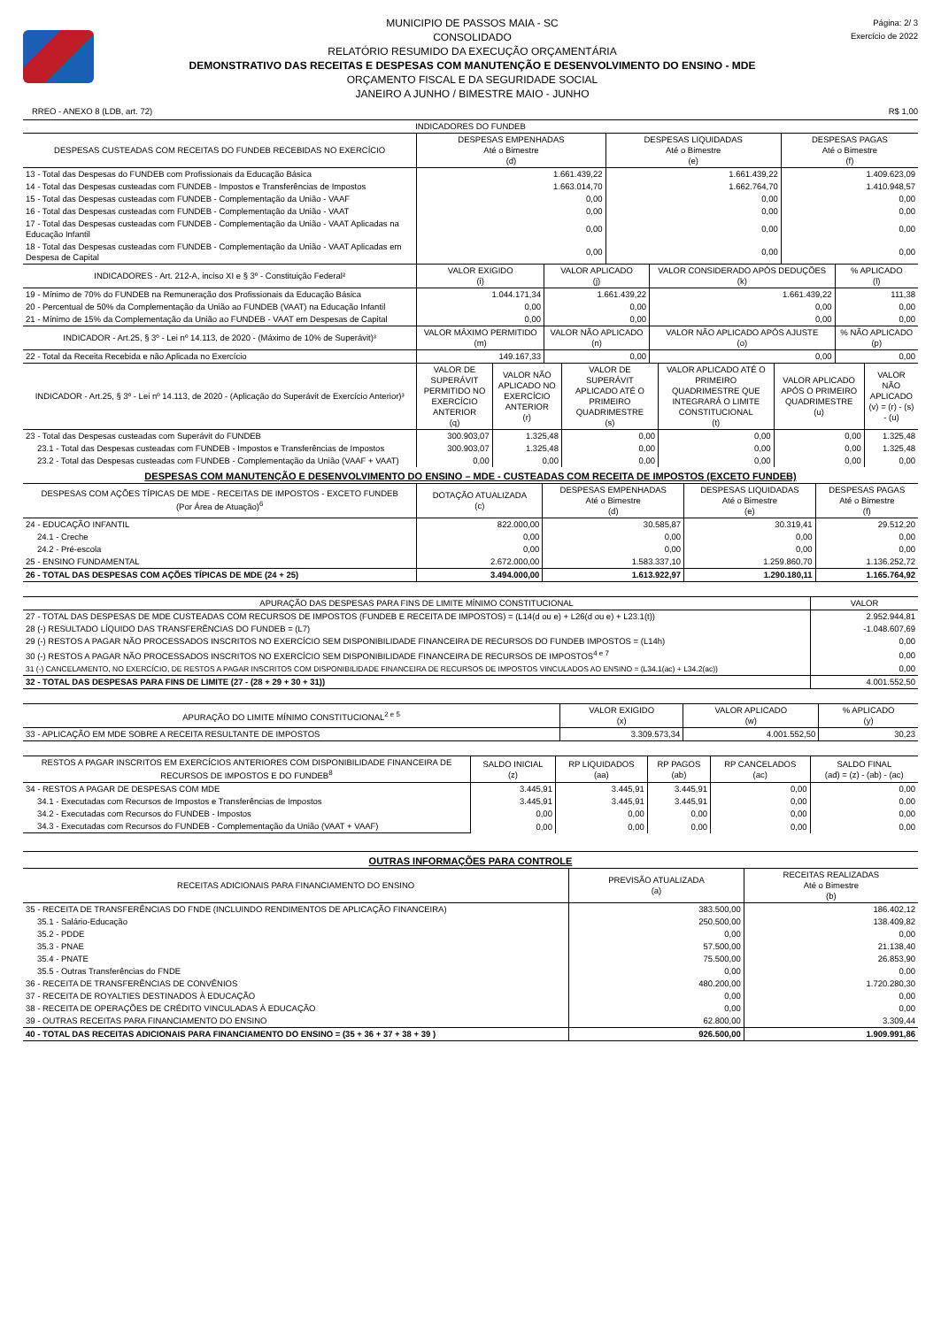MUNICIPIO DE PASSOS MAIA - SC
CONSOLIDADO
RELATÓRIO RESUMIDO DA EXECUÇÃO ORÇAMENTÁRIA
DEMONSTRATIVO DAS RECEITAS E DESPESAS COM MANUTENÇÃO E DESENVOLVIMENTO DO ENSINO - MDE
ORÇAMENTO FISCAL E DA SEGURIDADE SOCIAL
JANEIRO A JUNHO / BIMESTRE MAIO - JUNHO
Página: 2/ 3
Exercício de 2022
RREO - ANEXO 8 (LDB, art. 72) R$ 1,00
| INDICADORES DO FUNDEB | | | |
| --- | --- | --- | --- |
| DESPESAS CUSTEADAS COM RECEITAS DO FUNDEB RECEBIDAS NO EXERCÍCIO | DESPESAS EMPENHADAS Até o Bimestre (d) | DESPESAS LIQUIDADAS Até o Bimestre (e) | DESPESAS PAGAS Até o Bimestre (f) |
| 13 - Total das Despesas do FUNDEB com Profissionais da Educação Básica | 1.661.439,22 | 1.661.439,22 | 1.409.623,09 |
| 14 - Total das Despesas custeadas com FUNDEB - Impostos e Transferências de Impostos | 1.663.014,70 | 1.662.764,70 | 1.410.948,57 |
| 15 - Total das Despesas custeadas com FUNDEB - Complementação da União - VAAF | 0,00 | 0,00 | 0,00 |
| 16 - Total das Despesas custeadas com FUNDEB - Complementação da União - VAAT | 0,00 | 0,00 | 0,00 |
| 17 - Total das Despesas custeadas com FUNDEB - Complementação da União - VAAT Aplicadas na Educação Infantil | 0,00 | 0,00 | 0,00 |
| 18 - Total das Despesas custeadas com FUNDEB - Complementação da União - VAAT Aplicadas em Despesa de Capital | 0,00 | 0,00 | 0,00 |
| INDICADORES - Art. 212-A, inciso XI e § 3º - Constituição Federal² | VALOR EXIGIDO (i) | VALOR APLICADO (j) | VALOR CONSIDERADO APÓS DEDUÇÕES (k) | % APLICADO (l) |
| --- | --- | --- | --- | --- |
| 19 - Mínimo de 70% do FUNDEB na Remuneração dos Profissionais da Educação Básica | 1.044.171,34 | 1.661.439,22 | 1.661.439,22 | 111,38 |
| 20 - Percentual de 50% da Complementação da União ao FUNDEB (VAAT) na Educação Infantil | 0,00 | 0,00 | 0,00 | 0,00 |
| 21 - Mínimo de 15% da Complementação da União ao FUNDEB - VAAT em Despesas de Capital | 0,00 | 0,00 | 0,00 | 0,00 |
| INDICADOR - Art.25, § 3º - Lei nº 14.113, de 2020 - (Máximo de 10% de Superávit)³ | VALOR MÁXIMO PERMITIDO (m) | VALOR NÃO APLICADO (n) | VALOR NÃO APLICADO APÓS AJUSTE (o) | % NÃO APLICADO (p) |
| 22 - Total da Receita Recebida e não Aplicada no Exercício | 149.167,33 | 0,00 | 0,00 | 0,00 |
| INDICADOR - Art.25, § 3º - Lei nº 14.113, de 2020 - (Aplicação do Superávit de Exercício Anterior)³ | VALOR DE SUPERÁVIT PERMITIDO NO EXERCÍCIO ANTERIOR (q) | VALOR NÃO APLICADO NO EXERCÍCIO ANTERIOR (r) | VALOR DE SUPERÁVIT APLICADO ATÉ O PRIMEIRO QUADRIMESTRE (s) | VALOR APLICADO ATÉ O PRIMEIRO QUADRIMESTRE QUE INTEGRARÁ O LIMITE CONSTITUCIONAL (t) | VALOR APLICADO APÓS O PRIMEIRO QUADRIMESTRE (u) | VALOR NÃO APLICADO (v) = (r) - (s) - (u) |
| --- | --- | --- | --- | --- | --- | --- |
| 23 - Total das Despesas custeadas com Superávit do FUNDEB | 300.903,07 | 1.325,48 | 0,00 | 0,00 | 0,00 | 1.325,48 |
| 23.1 - Total das Despesas custeadas com FUNDEB - Impostos e Transferências de Impostos | 300.903,07 | 1.325,48 | 0,00 | 0,00 | 0,00 | 1.325,48 |
| 23.2 - Total das Despesas custeadas com FUNDEB - Complementação da União (VAAF + VAAT) | 0,00 | 0,00 | 0,00 | 0,00 | 0,00 | 0,00 |
DESPESAS COM MANUTENÇÃO E DESENVOLVIMENTO DO ENSINO – MDE - CUSTEADAS COM RECEITA DE IMPOSTOS (EXCETO FUNDEB)
| DESPESAS COM AÇÕES TÍPICAS DE MDE - RECEITAS DE IMPOSTOS - EXCETO FUNDEB (Por Área de Atuação)<sup>6</sup> | DOTAÇÃO ATUALIZADA (c) | DESPESAS EMPENHADAS Até o Bimestre (d) | DESPESAS LIQUIDADAS Até o Bimestre (e) | DESPESAS PAGAS Até o Bimestre (f) |
| --- | --- | --- | --- | --- |
| 24 - EDUCAÇÃO INFANTIL | 822.000,00 | 30.585,87 | 30.319,41 | 29.512,20 |
| 24.1 - Creche | 0,00 | 0,00 | 0,00 | 0,00 |
| 24.2 - Pré-escola | 0,00 | 0,00 | 0,00 | 0,00 |
| 25 - ENSINO FUNDAMENTAL | 2.672.000,00 | 1.583.337,10 | 1.259.860,70 | 1.136.252,72 |
| 26 - TOTAL DAS DESPESAS COM AÇÕES TÍPICAS DE MDE (24 + 25) | 3.494.000,00 | 1.613.922,97 | 1.290.180,11 | 1.165.764,92 |
| APURAÇÃO DAS DESPESAS PARA FINS DE LIMITE MÍNIMO CONSTITUCIONAL | VALOR |
| --- | --- |
| 27 - TOTAL DAS DESPESAS DE MDE CUSTEADAS COM RECURSOS DE IMPOSTOS (FUNDEB E RECEITA DE IMPOSTOS) = (L14(d ou e) + L26(d ou e) + L23.1(t)) | 2.952.944,81 |
| 28 (-) RESULTADO LÍQUIDO DAS TRANSFERÊNCIAS DO FUNDEB = (L7) | -1.048.607,69 |
| 29 (-) RESTOS A PAGAR NÃO PROCESSADOS INSCRITOS NO EXERCÍCIO SEM DISPONIBILIDADE FINANCEIRA DE RECURSOS DO FUNDEB IMPOSTOS = (L14h) | 0,00 |
| 30 (-) RESTOS A PAGAR NÃO PROCESSADOS INSCRITOS NO EXERCÍCIO SEM DISPONIBILIDADE FINANCEIRA DE RECURSOS DE IMPOSTOS<sup>4 e 7</sup> | 0,00 |
| 31 (-) CANCELAMENTO, NO EXERCÍCIO, DE RESTOS A PAGAR INSCRITOS COM DISPONIBILIDADE FINANCEIRA DE RECURSOS DE IMPOSTOS VINCULADOS AO ENSINO = (L34.1(ac) + L34.2(ac)) | 0,00 |
| 32 - TOTAL DAS DESPESAS PARA FINS DE LIMITE (27 - (28 + 29 + 30 + 31)) | 4.001.552,50 |
| APURAÇÃO DO LIMITE MÍNIMO CONSTITUCIONAL<sup>2 e 5</sup> | VALOR EXIGIDO (x) | VALOR APLICADO (w) | % APLICADO (y) |
| --- | --- | --- | --- |
| 33 - APLICAÇÃO EM MDE SOBRE A RECEITA RESULTANTE DE IMPOSTOS | 3.309.573,34 | 4.001.552,50 | 30,23 |
| RESTOS A PAGAR INSCRITOS EM EXERCÍCIOS ANTERIORES COM DISPONIBILIDADE FINANCEIRA DE RECURSOS DE IMPOSTOS E DO FUNDEB<sup>8</sup> | SALDO INICIAL (z) | RP LIQUIDADOS (aa) | RP PAGOS (ab) | RP CANCELADOS (ac) | SALDO FINAL (ad) = (z) - (ab) - (ac) |
| --- | --- | --- | --- | --- | --- |
| 34 - RESTOS A PAGAR DE DESPESAS COM MDE | 3.445,91 | 3.445,91 | 3.445,91 | 0,00 | 0,00 |
| 34.1 - Executadas com Recursos de Impostos e Transferências de Impostos | 3.445,91 | 3.445,91 | 3.445,91 | 0,00 | 0,00 |
| 34.2 - Executadas com Recursos do FUNDEB - Impostos | 0,00 | 0,00 | 0,00 | 0,00 | 0,00 |
| 34.3 - Executadas com Recursos do FUNDEB - Complementação da União (VAAT + VAAF) | 0,00 | 0,00 | 0,00 | 0,00 | 0,00 |
OUTRAS INFORMAÇÕES PARA CONTROLE
| RECEITAS ADICIONAIS PARA FINANCIAMENTO DO ENSINO | PREVISÃO ATUALIZADA (a) | RECEITAS REALIZADAS Até o Bimestre (b) |
| --- | --- | --- |
| 35 - RECEITA DE TRANSFERÊNCIAS DO FNDE (INCLUINDO RENDIMENTOS DE APLICAÇÃO FINANCEIRA) | 383.500,00 | 186.402,12 |
| 35.1 - Salário-Educação | 250.500,00 | 138.409,82 |
| 35.2 - PDDE | 0,00 | 0,00 |
| 35.3 - PNAE | 57.500,00 | 21.138,40 |
| 35.4 - PNATE | 75.500,00 | 26.853,90 |
| 35.5 - Outras Transferências do FNDE | 0,00 | 0,00 |
| 36 - RECEITA DE TRANSFERÊNCIAS DE CONVÊNIOS | 480.200,00 | 1.720.280,30 |
| 37 - RECEITA DE ROYALTIES DESTINADOS À EDUCAÇÃO | 0,00 | 0,00 |
| 38 - RECEITA DE OPERAÇÕES DE CRÉDITO VINCULADAS À EDUCAÇÃO | 0,00 | 0,00 |
| 39 - OUTRAS RECEITAS PARA FINANCIAMENTO DO ENSINO | 62.800,00 | 3.309,44 |
| 40 - TOTAL DAS RECEITAS ADICIONAIS PARA FINANCIAMENTO DO ENSINO = (35 + 36 + 37 + 38 + 39 ) | 926.500,00 | 1.909.991,86 |